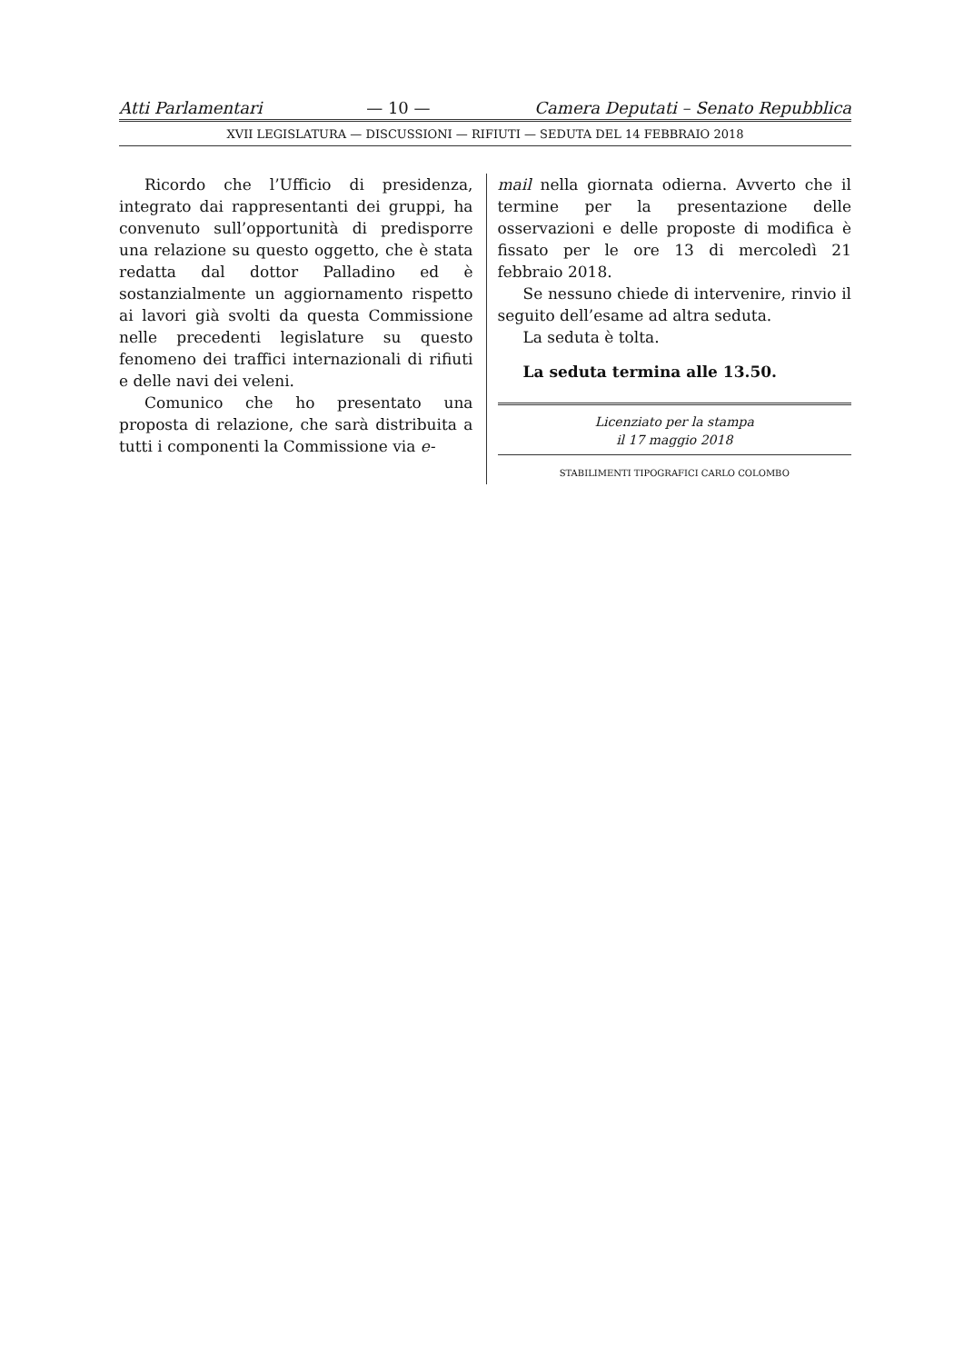Atti Parlamentari — 10 — Camera Deputati – Senato Repubblica
XVII LEGISLATURA — DISCUSSIONI — RIFIUTI — SEDUTA DEL 14 FEBBRAIO 2018
Ricordo che l’Ufficio di presidenza, integrato dai rappresentanti dei gruppi, ha convenuto sull’opportunità di predisporre una relazione su questo oggetto, che è stata redatta dal dottor Palladino ed è sostanzialmente un aggiornamento rispetto ai lavori già svolti da questa Commissione nelle precedenti legislature su questo fenomeno dei traffici internazionali di rifiuti e delle navi dei veleni.
Comunico che ho presentato una proposta di relazione, che sarà distribuita a tutti i componenti la Commissione via e-
mail nella giornata odierna. Avverto che il termine per la presentazione delle osservazioni e delle proposte di modifica è fissato per le ore 13 di mercoledì 21 febbraio 2018.
Se nessuno chiede di intervenire, rinvio il seguito dell’esame ad altra seduta.
La seduta è tolta.
La seduta termina alle 13.50.
Licenziato per la stampa
il 17 maggio 2018
STABILIMENTI TIPOGRAFICI CARLO COLOMBO